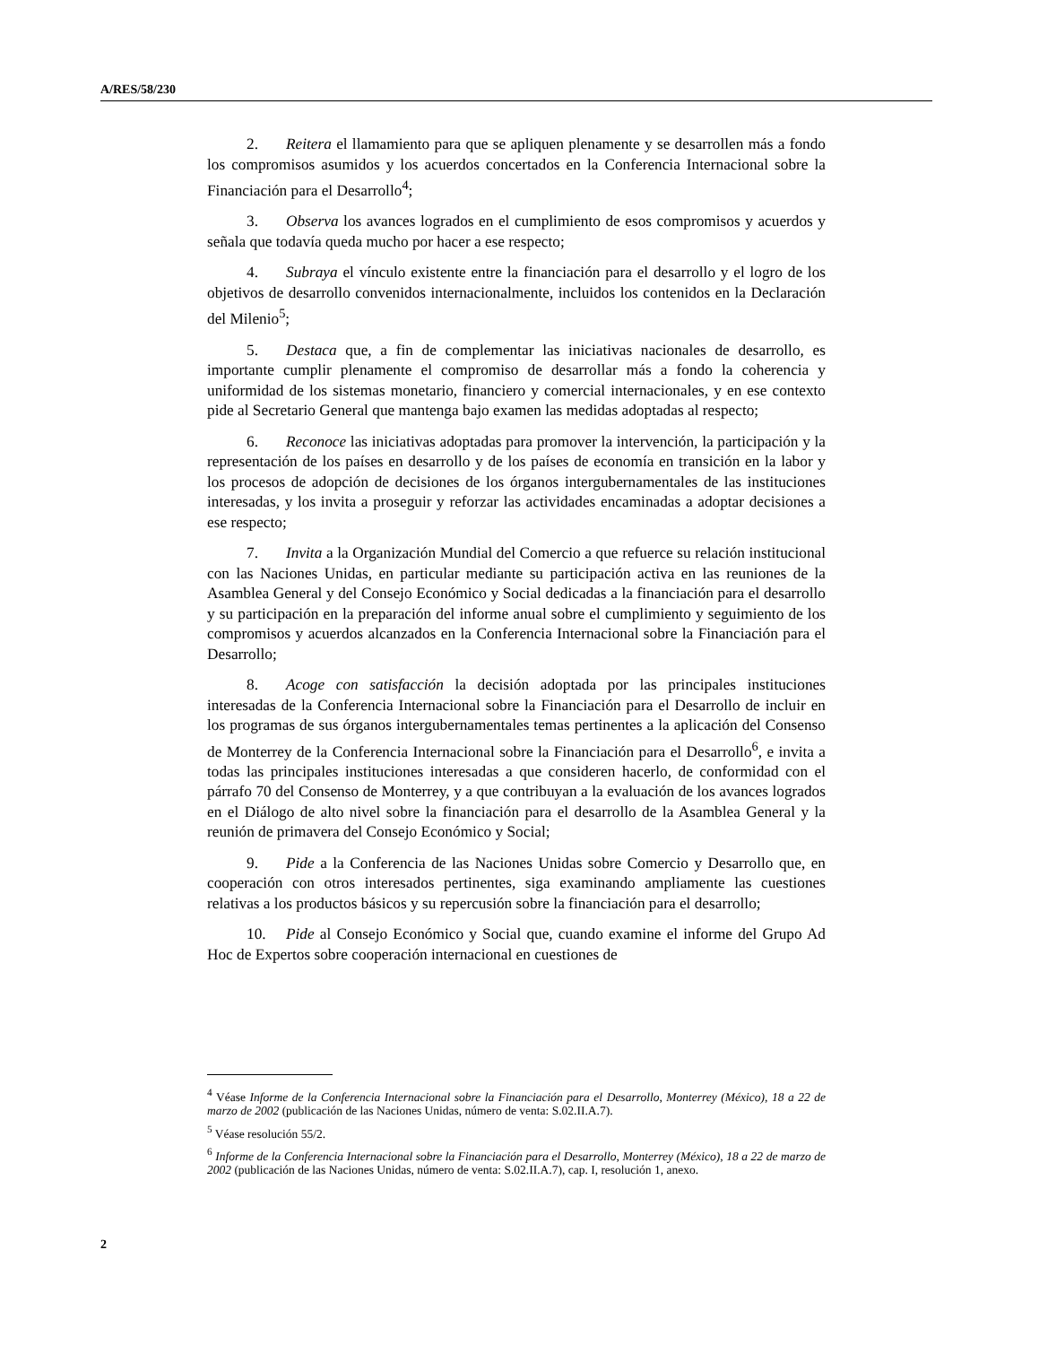A/RES/58/230
2. Reitera el llamamiento para que se apliquen plenamente y se desarrollen más a fondo los compromisos asumidos y los acuerdos concertados en la Conferencia Internacional sobre la Financiación para el Desarrollo<sup>4</sup>;
3. Observa los avances logrados en el cumplimiento de esos compromisos y acuerdos y señala que todavía queda mucho por hacer a ese respecto;
4. Subraya el vínculo existente entre la financiación para el desarrollo y el logro de los objetivos de desarrollo convenidos internacionalmente, incluidos los contenidos en la Declaración del Milenio<sup>5</sup>;
5. Destaca que, a fin de complementar las iniciativas nacionales de desarrollo, es importante cumplir plenamente el compromiso de desarrollar más a fondo la coherencia y uniformidad de los sistemas monetario, financiero y comercial internacionales, y en ese contexto pide al Secretario General que mantenga bajo examen las medidas adoptadas al respecto;
6. Reconoce las iniciativas adoptadas para promover la intervención, la participación y la representación de los países en desarrollo y de los países de economía en transición en la labor y los procesos de adopción de decisiones de los órganos intergubernamentales de las instituciones interesadas, y los invita a proseguir y reforzar las actividades encaminadas a adoptar decisiones a ese respecto;
7. Invita a la Organización Mundial del Comercio a que refuerce su relación institucional con las Naciones Unidas, en particular mediante su participación activa en las reuniones de la Asamblea General y del Consejo Económico y Social dedicadas a la financiación para el desarrollo y su participación en la preparación del informe anual sobre el cumplimiento y seguimiento de los compromisos y acuerdos alcanzados en la Conferencia Internacional sobre la Financiación para el Desarrollo;
8. Acoge con satisfacción la decisión adoptada por las principales instituciones interesadas de la Conferencia Internacional sobre la Financiación para el Desarrollo de incluir en los programas de sus órganos intergubernamentales temas pertinentes a la aplicación del Consenso de Monterrey de la Conferencia Internacional sobre la Financiación para el Desarrollo<sup>6</sup>, e invita a todas las principales instituciones interesadas a que consideren hacerlo, de conformidad con el párrafo 70 del Consenso de Monterrey, y a que contribuyan a la evaluación de los avances logrados en el Diálogo de alto nivel sobre la financiación para el desarrollo de la Asamblea General y la reunión de primavera del Consejo Económico y Social;
9. Pide a la Conferencia de las Naciones Unidas sobre Comercio y Desarrollo que, en cooperación con otros interesados pertinentes, siga examinando ampliamente las cuestiones relativas a los productos básicos y su repercusión sobre la financiación para el desarrollo;
10. Pide al Consejo Económico y Social que, cuando examine el informe del Grupo Ad Hoc de Expertos sobre cooperación internacional en cuestiones de
<sup>4</sup> Véase Informe de la Conferencia Internacional sobre la Financiación para el Desarrollo, Monterrey (México), 18 a 22 de marzo de 2002 (publicación de las Naciones Unidas, número de venta: S.02.II.A.7).
<sup>5</sup> Véase resolución 55/2.
<sup>6</sup> Informe de la Conferencia Internacional sobre la Financiación para el Desarrollo, Monterrey (México), 18 a 22 de marzo de 2002 (publicación de las Naciones Unidas, número de venta: S.02.II.A.7), cap. I, resolución 1, anexo.
2